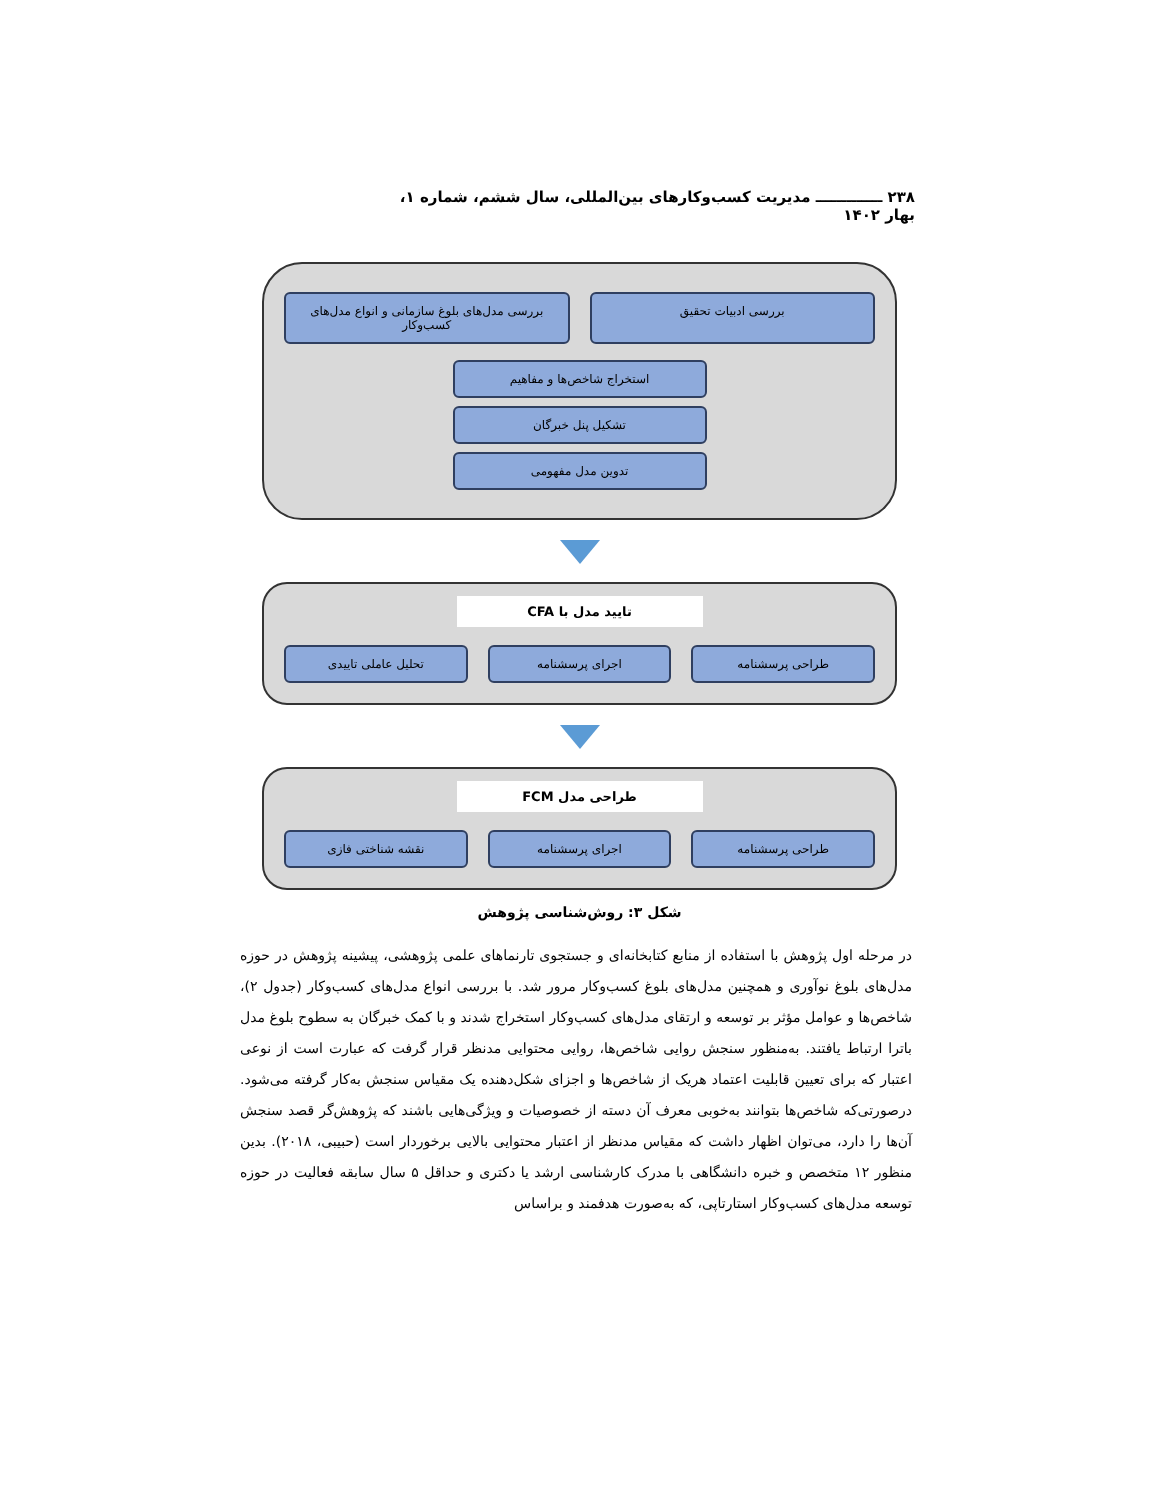۲۳۸ ـــــــــــــ مدیریت کسب‌وکارهای بین‌المللی، سال ششم، شماره ۱، بهار ۱۴۰۲
بررسی ادبیات تحقیق بررسی مدل‌های بلوغ سازمانی و انواع مدل‌های کسب‌وکار
استخراج شاخص‌ها و مفاهیم
تشکیل پنل خبرگان
تدوین مدل مفهومی
تایید مدل با CFA
طراحی پرسشنامه اجرای پرسشنامه تحلیل عاملی تاییدی
طراحی مدل FCM
طراحی پرسشنامه اجرای پرسشنامه نقشه شناختی فازی
شکل ۳: روش‌شناسی پژوهش
در مرحله اول پژوهش با استفاده از منابع کتابخانه‌ای و جستجوی تارنماهای علمی پژوهشی، پیشینه پژوهش در حوزه مدل‌های بلوغ نوآوری و همچنین مدل‌های بلوغ کسب‌وکار مرور شد. با بررسی انواع مدل‌های کسب‌وکار (جدول ۲)، شاخص‌ها و عوامل مؤثر بر توسعه و ارتقای مدل‌های کسب‌وکار استخراج شدند و با کمک خبرگان به سطوح بلوغ مدل باترا ارتباط یافتند. به‌منظور سنجش روایی شاخص‌ها، روایی محتوایی مدنظر قرار گرفت که عبارت است از نوعی اعتبار که برای تعیین قابلیت اعتماد هریک از شاخص‌ها و اجزای شکل‌دهنده یک مقیاس سنجش به‌کار گرفته می‌شود. درصورتی‌که شاخص‌ها بتوانند به‌خوبی معرف آن دسته از خصوصیات و ویژگی‌هایی باشند که پژوهش‌گر قصد سنجش آن‌ها را دارد، می‌توان اظهار داشت که مقیاس مدنظر از اعتبار محتوایی بالایی برخوردار است (حبیبی، ۲۰۱۸). بدین منظور ۱۲ متخصص و خبره دانشگاهی با مدرک کارشناسی ارشد یا دکتری و حداقل ۵ سال سابقه فعالیت در حوزه توسعه مدل‌های کسب‌وکار استارتاپی، که به‌صورت هدفمند و براساس